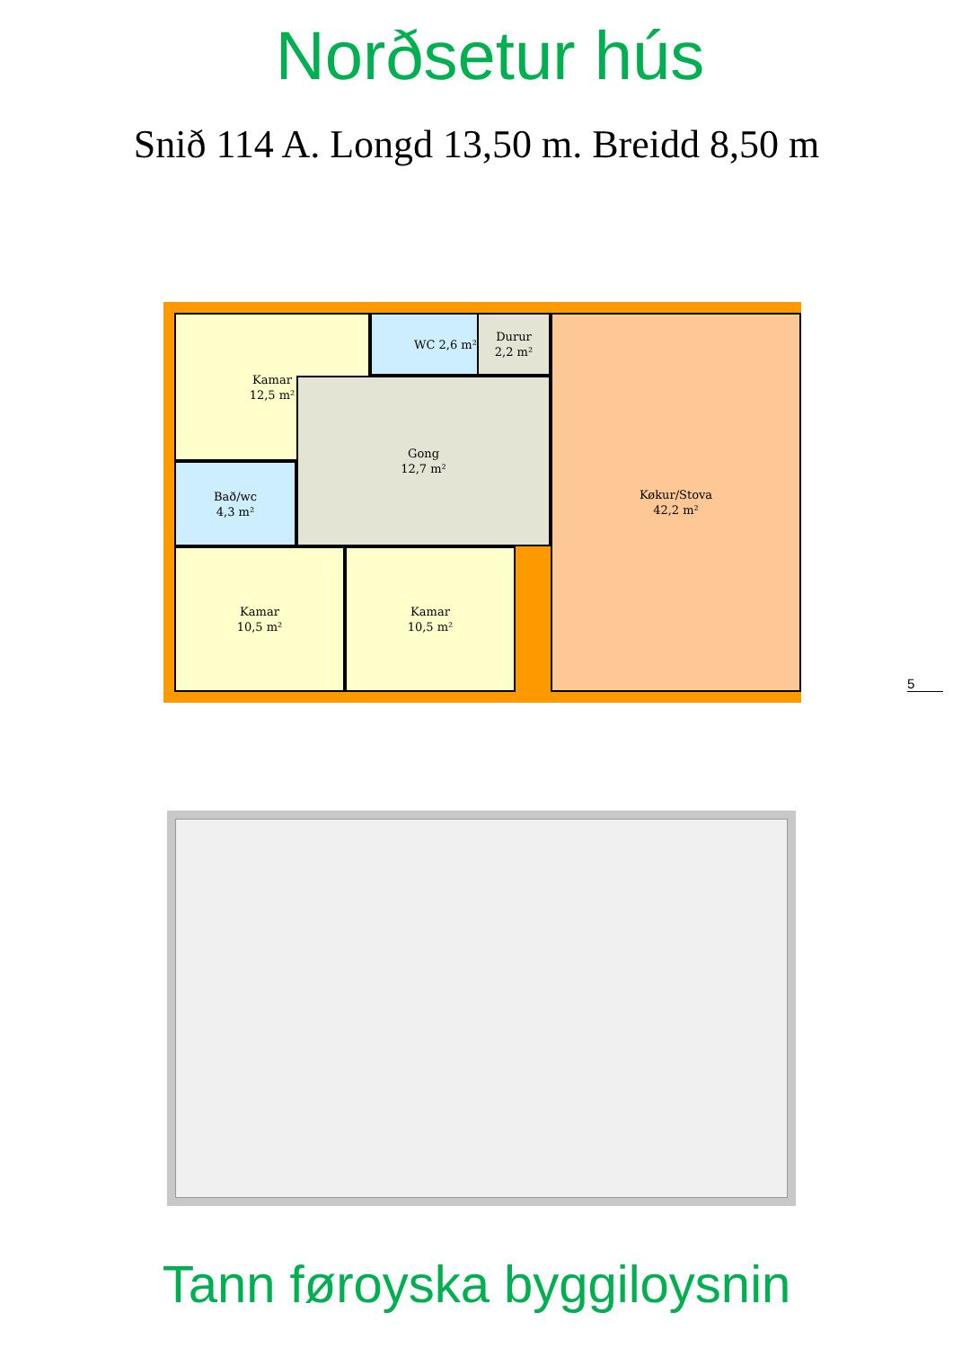Norðsetur hús
Snið 114 A. Longd 13,50 m. Breidd 8,50 m
Kamar
12,5 m²
WC 2,6 m²
Durur
2,2 m²
Bað/wc
4,3 m²
Gong
12,7 m²
Køkur/Stova
42,2 m²
Kamar
10,5 m²
Kamar
10,5 m²
5
Tann føroyska byggiloysnin